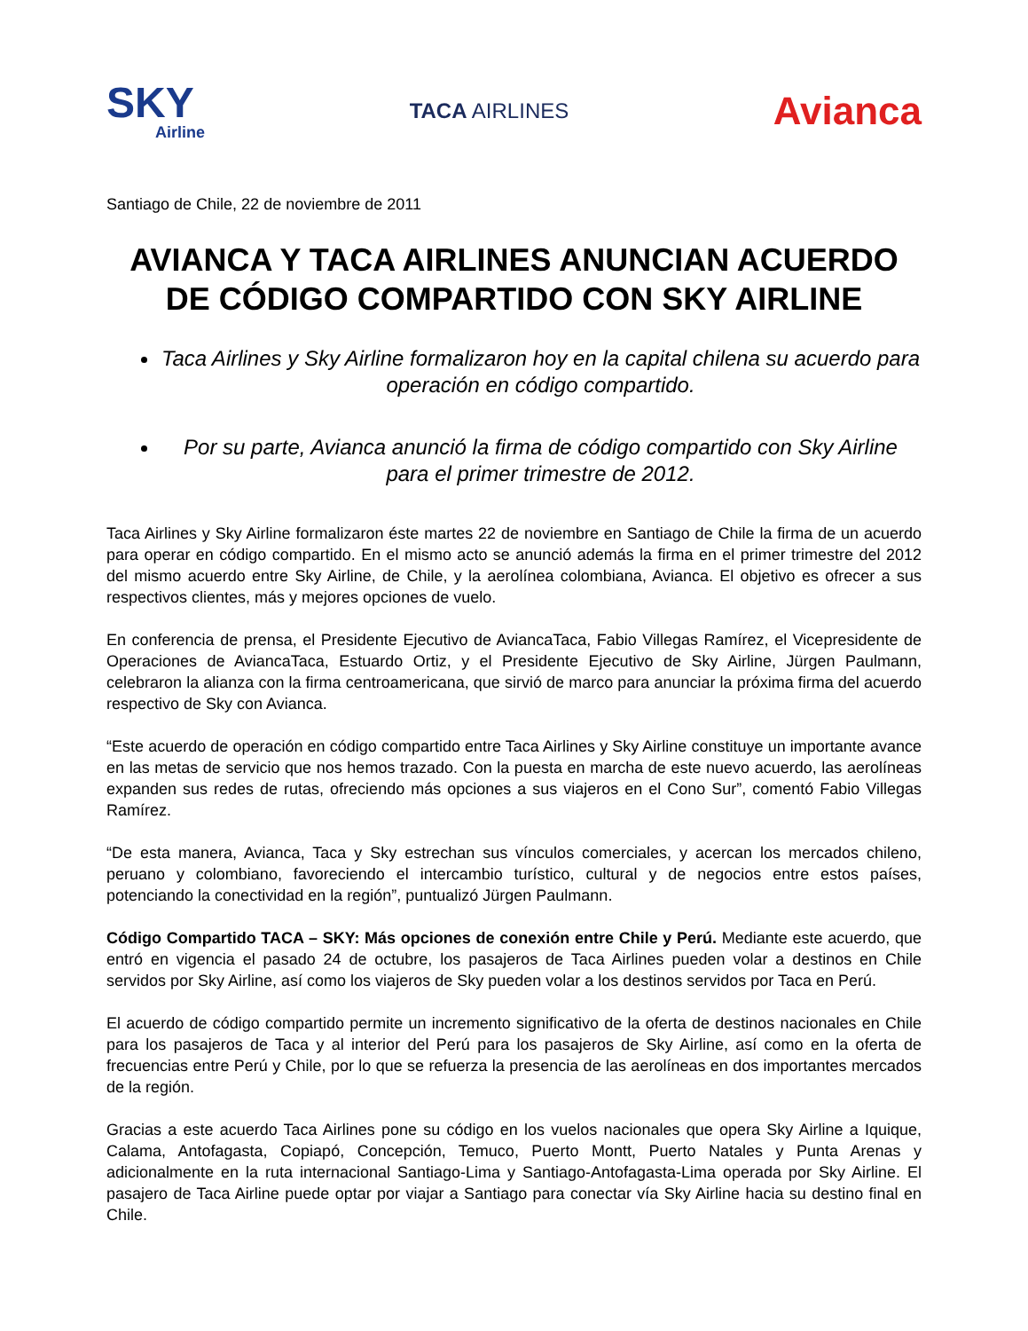SKY
Airline
TACA AIRLINES
Avianca
Santiago de Chile, 22 de noviembre de 2011
AVIANCA Y TACA AIRLINES ANUNCIAN ACUERDO DE CÓDIGO COMPARTIDO CON SKY AIRLINE
Taca Airlines y Sky Airline formalizaron hoy en la capital chilena su acuerdo para operación en código compartido.
Por su parte, Avianca anunció la firma de código compartido con Sky Airline para el primer trimestre de 2012.
Taca Airlines y Sky Airline formalizaron éste martes 22 de noviembre en Santiago de Chile la firma de un acuerdo para operar en código compartido. En el mismo acto se anunció además la firma en el primer trimestre del 2012 del mismo acuerdo entre Sky Airline, de Chile, y la aerolínea colombiana, Avianca. El objetivo es ofrecer a sus respectivos clientes, más y mejores opciones de vuelo.
En conferencia de prensa, el Presidente Ejecutivo de AviancaTaca, Fabio Villegas Ramírez, el Vicepresidente de Operaciones de AviancaTaca, Estuardo Ortiz, y el Presidente Ejecutivo de Sky Airline, Jürgen Paulmann, celebraron la alianza con la firma centroamericana, que sirvió de marco para anunciar la próxima firma del acuerdo respectivo de Sky con Avianca.
“Este acuerdo de operación en código compartido entre Taca Airlines y Sky Airline constituye un importante avance en las metas de servicio que nos hemos trazado. Con la puesta en marcha de este nuevo acuerdo, las aerolíneas expanden sus redes de rutas, ofreciendo más opciones a sus viajeros en el Cono Sur”, comentó Fabio Villegas Ramírez.
“De esta manera, Avianca, Taca y Sky estrechan sus vínculos comerciales, y acercan los mercados chileno, peruano y colombiano, favoreciendo el intercambio turístico, cultural y de negocios entre estos países, potenciando la conectividad en la región”, puntualizó Jürgen Paulmann.
Código Compartido TACA – SKY: Más opciones de conexión entre Chile y Perú. Mediante este acuerdo, que entró en vigencia el pasado 24 de octubre, los pasajeros de Taca Airlines pueden volar a destinos en Chile servidos por Sky Airline, así como los viajeros de Sky pueden volar a los destinos servidos por Taca en Perú.
El acuerdo de código compartido permite un incremento significativo de la oferta de destinos nacionales en Chile para los pasajeros de Taca y al interior del Perú para los pasajeros de Sky Airline, así como en la oferta de frecuencias entre Perú y Chile, por lo que se refuerza la presencia de las aerolíneas en dos importantes mercados de la región.
Gracias a este acuerdo Taca Airlines pone su código en los vuelos nacionales que opera Sky Airline a Iquique, Calama, Antofagasta, Copiapó, Concepción, Temuco, Puerto Montt, Puerto Natales y Punta Arenas y adicionalmente en la ruta internacional Santiago-Lima y Santiago-Antofagasta-Lima operada por Sky Airline. El pasajero de Taca Airline puede optar por viajar a Santiago para conectar vía Sky Airline hacia su destino final en Chile.